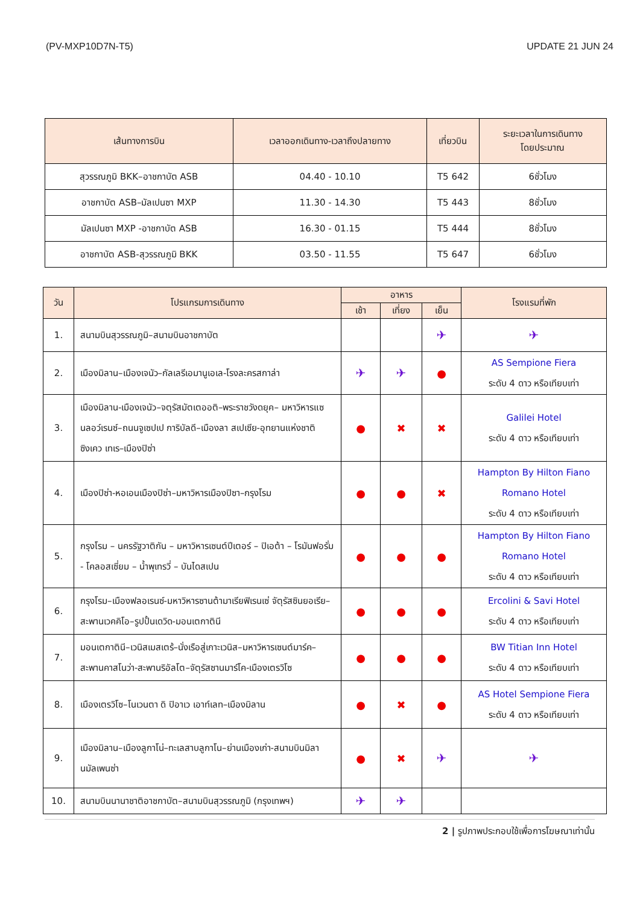(PV-MXP10D7N-T5) UPDATE 21 JUN 24
| เส้นทางการบิน | เวลาออกเดินทาง-เวลาถึงปลายทาง | เที่ยวบิน | ระยะเวลาในการเดินทาง โดยประมาณ |
| --- | --- | --- | --- |
| สุวรรณภูมิ BKK–อาชกาบัต ASB | 04.40 - 10.10 | T5 642 | 6ชั่วโมง |
| อาชกาบัต ASB–มัลเปนซา MXP | 11.30 - 14.30 | T5 443 | 8ชั่วโมง |
| มัลเปนซา MXP -อาชกาบัต ASB | 16.30 - 01.15 | T5 444 | 8ชั่วโมง |
| อาชกาบัต ASB-สุวรรณภูมิ BKK | 03.50 - 11.55 | T5 647 | 6ชั่วโมง |
| วัน | โปรแกรมการเดินทาง | อาหาร | | | โรงแรมที่พัก |
| --- | --- | --- | --- | --- | --- |
| | | เช้า | เที่ยง | เย็น | |
| 1. | สนามบินสุวรรณภูมิ–สนามบินอาชกาบัต | | | ✈ | ✈ |
| 2. | เมืองมิลาน–เมืองเจนัว–กัลเลรีเอมานูเอเล-โรงละครสกาล่า | ✈ | ✈ | ● | AS Sempione Fiera ระดับ 4 ดาว หรือเทียบเท่า |
| 3. | เมืองมิลาน-เมืองเจนัว–จตุรัสมัตเตออติ–พระราชวังดยุค– มหาวิหารแซนลอว์เรนซ์–ถนนจูเซปเป การิบัลดี–เมืองลา สเปเซีย-อุทยานแห่งชาติ ซิงเคว เทเร–เมืองปิซ่า | ● | ✖ | ✖ | Galilei Hotel ระดับ 4 ดาว หรือเทียบเท่า |
| 4. | เมืองปิซ่า-หอเอนเมืองปิซ่า–มหาวิหารเมืองปิซา–กรุงโรม | ● | ● | ✖ | Hampton By Hilton Fiano Romano Hotel ระดับ 4 ดาว หรือเทียบเท่า |
| 5. | กรุงโรม – นครรัฐวาติกัน – มหาวิหารเซนต์ปีเตอร์ – ปิเอต้า – โรมันฟอรั่ม - โคลอสเซี่ยม – น้ำพุเทรวี่ – บันไดสเปน | ● | ● | ● | Hampton By Hilton Fiano Romano Hotel ระดับ 4 ดาว หรือเทียบเท่า |
| 6. | กรุงโรม–เมืองฟลอเรนซ์-มหาวิหารซานต้ามาเรียฟิเรนเซ่ จัตุรัสซินยอเรีย–สะพานเวคคิโอ–รูปปั้นเดวิด-มอนเตกาตินี | ● | ● | ● | Ercolini & Savi Hotel ระดับ 4 ดาว หรือเทียบเท่า |
| 7. | มอนเตกาตินี–เวนิสเมสเตร้–นั่งเรือสู่เกาะเวนิส–มหาวิหารเซนต์มาร์ค–สะพานคาสโนว่า-สะพานริอัลโต–จัตุรัสซานมาร์โค-เมืองเตรวิโซ | ● | ● | ● | BW Titian Inn Hotel ระดับ 4 ดาว หรือเทียบเท่า |
| 8. | เมืองเตรวิโซ–โนเวนตา ดิ ปิอาเว เอาท์เลท–เมืองมิลาน | ● | ✖ | ● | AS Hotel Sempione Fiera ระดับ 4 ดาว หรือเทียบเท่า |
| 9. | เมืองมิลาน–เมืองลูกาโน่–ทะเลสาบลูกาโน–ย่านเมืองเก่า-สนามบินมิลานมัลเพนซ่า | ● | ✖ | ✈ | ✈ |
| 10. | สนามบินนานาชาติอาชกาบัต–สนามบินสุวรรณภูมิ (กรุงเทพฯ) | ✈ | ✈ | | |
2 | รูปภาพประกอบใช้เพื่อการโฆษณาเท่านั้น